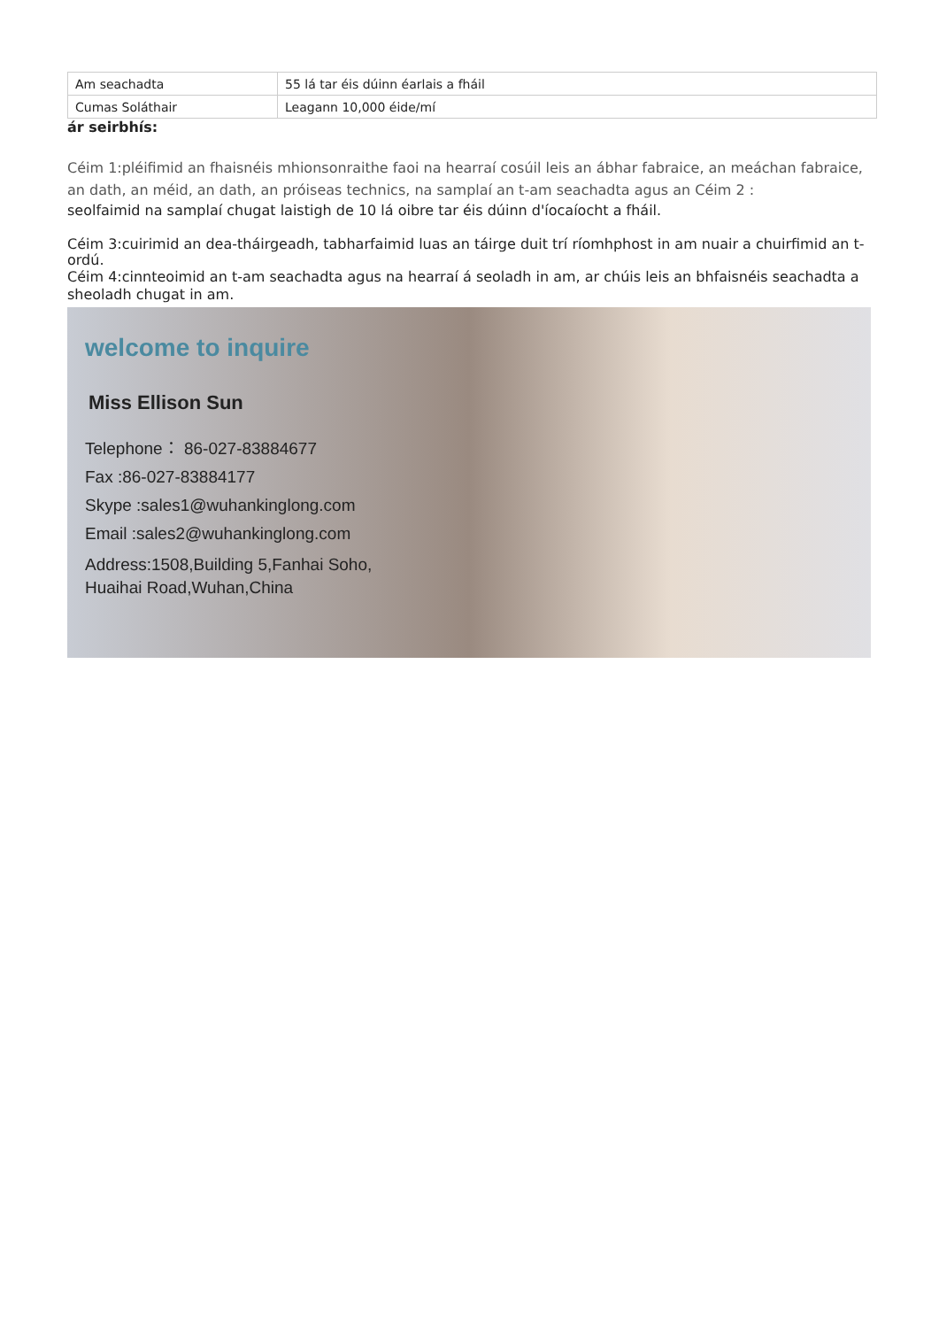| Am seachadta | 55 lá tar éis dúinn éarlais a fháil |
| Cumas Soláthair | Leagann 10,000 éide/mí |
ár seirbhís:
Céim 1:pléifimid an fhaisnéis mhionsonraithe faoi na hearraí cosúil leis an ábhar fabraice, an meáchan fabraice, an dath, an méid, an dath, an próiseas technics, na samplaí an t-am seachadta agus an Céim 2 :
seolfaimid na samplaí chugat laistigh de 10 lá oibre tar éis dúinn d'íocaíocht a fháil.
Céim 3:cuirimid an dea-tháirgeadh, tabharfaimid luas an táirge duit trí ríomhphost in am nuair a chuirfimid an t-ordú.
Céim 4:cinnteoimid an t-am seachadta agus na hearraí á seoladh in am, ar chúis leis an bhfaisnéis seachadta a sheoladh chugat in am.
welcome to inquire
Miss Ellison Sun
Telephone： 86-027-83884677
Fax :86-027-83884177
Skype :sales1@wuhankinglong.com
Email :sales2@wuhankinglong.com
Address:1508,Building 5,Fanhai Soho,
Huaihai Road,Wuhan,China